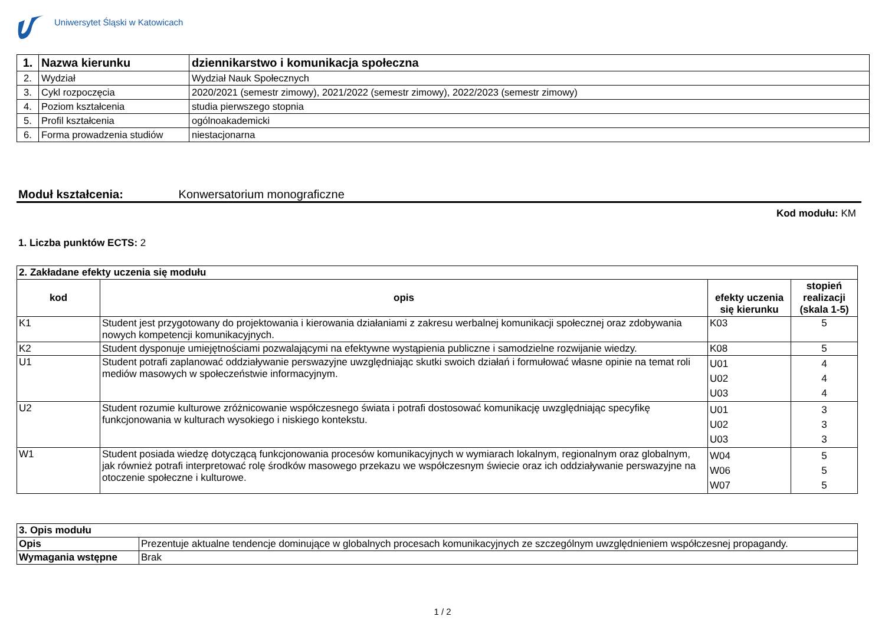Uniwersytet Śląski w Katowicach
| 1. | Nazwa kierunku | dziennikarstwo i komunikacja społeczna |
| 2. | Wydział | Wydział Nauk Społecznych |
| 3. | Cykl rozpoczęcia | 2020/2021 (semestr zimowy), 2021/2022 (semestr zimowy), 2022/2023 (semestr zimowy) |
| 4. | Poziom kształcenia | studia pierwszego stopnia |
| 5. | Profil kształcenia | ogólnoakademicki |
| 6. | Forma prowadzenia studiów | niestacjonarna |
Moduł kształcenia: Konwersatorium monograficzne
Kod modułu: KM
1. Liczba punktów ECTS: 2
| 2. Zakładane efekty uczenia się modułu | | | |
| kod | opis | efekty uczenia się kierunku | stopień realizacji (skala 1-5) |
| K1 | Student jest przygotowany do projektowania i kierowania działaniami z zakresu werbalnej komunikacji społecznej oraz zdobywania nowych kompetencji komunikacyjnych. | K03 | 5 |
| K2 | Student dysponuje umiejętnościami pozwalającymi na efektywne wystąpienia publiczne i samodzielne rozwijanie wiedzy. | K08 | 5 |
| U1 | Student potrafi zaplanować oddziaływanie perswazyjne uwzględniając skutki swoich działań i formułować własne opinie na temat roli mediów masowych w społeczeństwie informacyjnym. | U01 U02 U03 | 4 4 4 |
| U2 | Student rozumie kulturowe zróżnicowanie współczesnego świata i potrafi dostosować komunikację uwzględniając specyfikę funkcjonowania w kulturach wysokiego i niskiego kontekstu. | U01 U02 U03 | 3 3 3 |
| W1 | Student posiada wiedzę dotyczącą funkcjonowania procesów komunikacyjnych w wymiarach lokalnym, regionalnym oraz globalnym, jak również potrafi interpretować rolę środków masowego przekazu we współczesnym świecie oraz ich oddziaływanie perswazyjne na otoczenie społeczne i kulturowe. | W04 W06 W07 | 5 5 5 |
| 3. Opis modułu | |
| Opis | Prezentuje aktualne tendencje dominujące w globalnych procesach komunikacyjnych ze szczególnym uwzględnieniem współczesnej propagandy. |
| Wymagania wstępne | Brak |
1 / 2